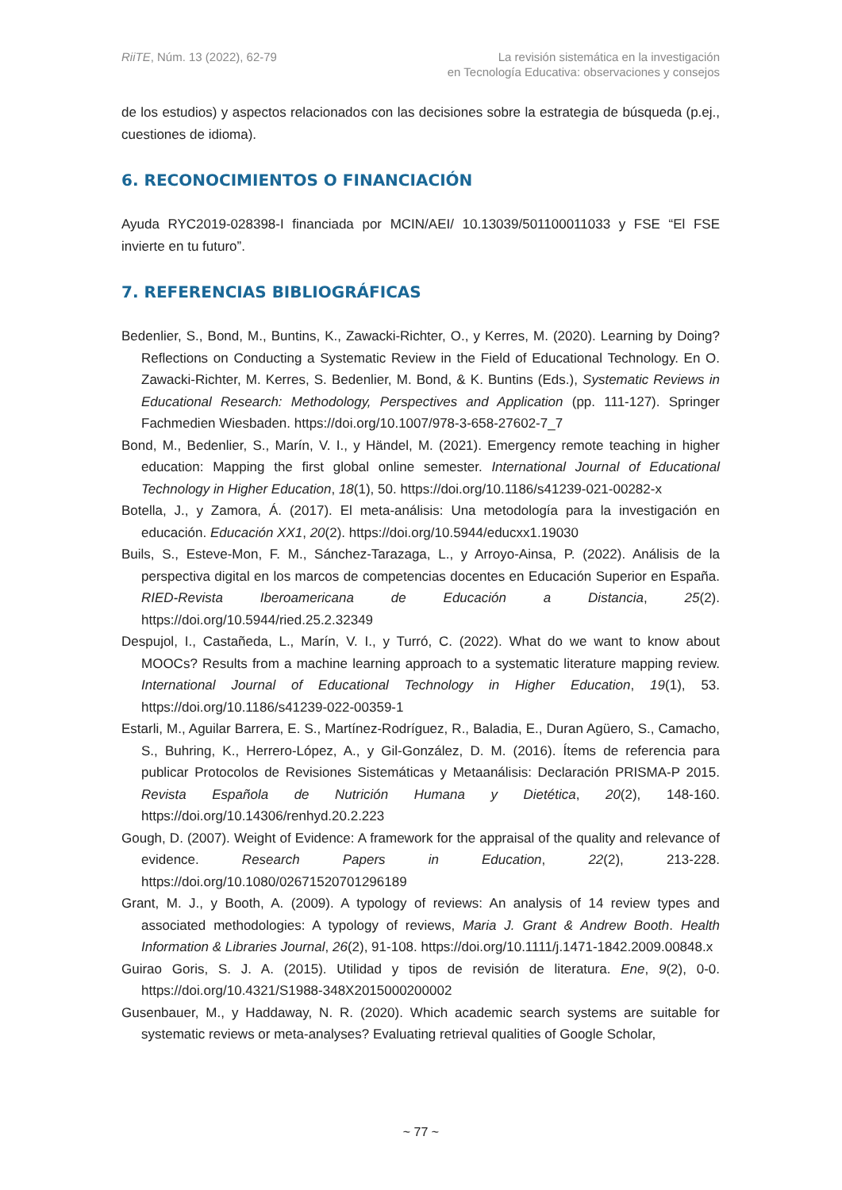RiiTE, Núm. 13 (2022), 62-79 La revisión sistemática en la investigación
en Tecnología Educativa: observaciones y consejos
de los estudios) y aspectos relacionados con las decisiones sobre la estrategia de búsqueda (p.ej., cuestiones de idioma).
6. RECONOCIMIENTOS O FINANCIACIÓN
Ayuda RYC2019-028398-I financiada por MCIN/AEI/ 10.13039/501100011033 y FSE “El FSE invierte en tu futuro”.
7. REFERENCIAS BIBLIOGRÁFICAS
Bedenlier, S., Bond, M., Buntins, K., Zawacki-Richter, O., y Kerres, M. (2020). Learning by Doing? Reflections on Conducting a Systematic Review in the Field of Educational Technology. En O. Zawacki-Richter, M. Kerres, S. Bedenlier, M. Bond, & K. Buntins (Eds.), Systematic Reviews in Educational Research: Methodology, Perspectives and Application (pp. 111-127). Springer Fachmedien Wiesbaden. https://doi.org/10.1007/978-3-658-27602-7_7
Bond, M., Bedenlier, S., Marín, V. I., y Händel, M. (2021). Emergency remote teaching in higher education: Mapping the first global online semester. International Journal of Educational Technology in Higher Education, 18(1), 50. https://doi.org/10.1186/s41239-021-00282-x
Botella, J., y Zamora, Á. (2017). El meta-análisis: Una metodología para la investigación en educación. Educación XX1, 20(2). https://doi.org/10.5944/educxx1.19030
Buils, S., Esteve-Mon, F. M., Sánchez-Tarazaga, L., y Arroyo-Ainsa, P. (2022). Análisis de la perspectiva digital en los marcos de competencias docentes en Educación Superior en España. RIED-Revista Iberoamericana de Educación a Distancia, 25(2). https://doi.org/10.5944/ried.25.2.32349
Despujol, I., Castañeda, L., Marín, V. I., y Turró, C. (2022). What do we want to know about MOOCs? Results from a machine learning approach to a systematic literature mapping review. International Journal of Educational Technology in Higher Education, 19(1), 53. https://doi.org/10.1186/s41239-022-00359-1
Estarli, M., Aguilar Barrera, E. S., Martínez-Rodríguez, R., Baladia, E., Duran Agüero, S., Camacho, S., Buhring, K., Herrero-López, A., y Gil-González, D. M. (2016). Ítems de referencia para publicar Protocolos de Revisiones Sistemáticas y Metaanálisis: Declaración PRISMA-P 2015. Revista Española de Nutrición Humana y Dietética, 20(2), 148-160. https://doi.org/10.14306/renhyd.20.2.223
Gough, D. (2007). Weight of Evidence: A framework for the appraisal of the quality and relevance of evidence. Research Papers in Education, 22(2), 213-228. https://doi.org/10.1080/02671520701296189
Grant, M. J., y Booth, A. (2009). A typology of reviews: An analysis of 14 review types and associated methodologies: A typology of reviews, Maria J. Grant & Andrew Booth. Health Information & Libraries Journal, 26(2), 91-108. https://doi.org/10.1111/j.1471-1842.2009.00848.x
Guirao Goris, S. J. A. (2015). Utilidad y tipos de revisión de literatura. Ene, 9(2), 0-0. https://doi.org/10.4321/S1988-348X2015000200002
Gusenbauer, M., y Haddaway, N. R. (2020). Which academic search systems are suitable for systematic reviews or meta-analyses? Evaluating retrieval qualities of Google Scholar,
~ 77 ~